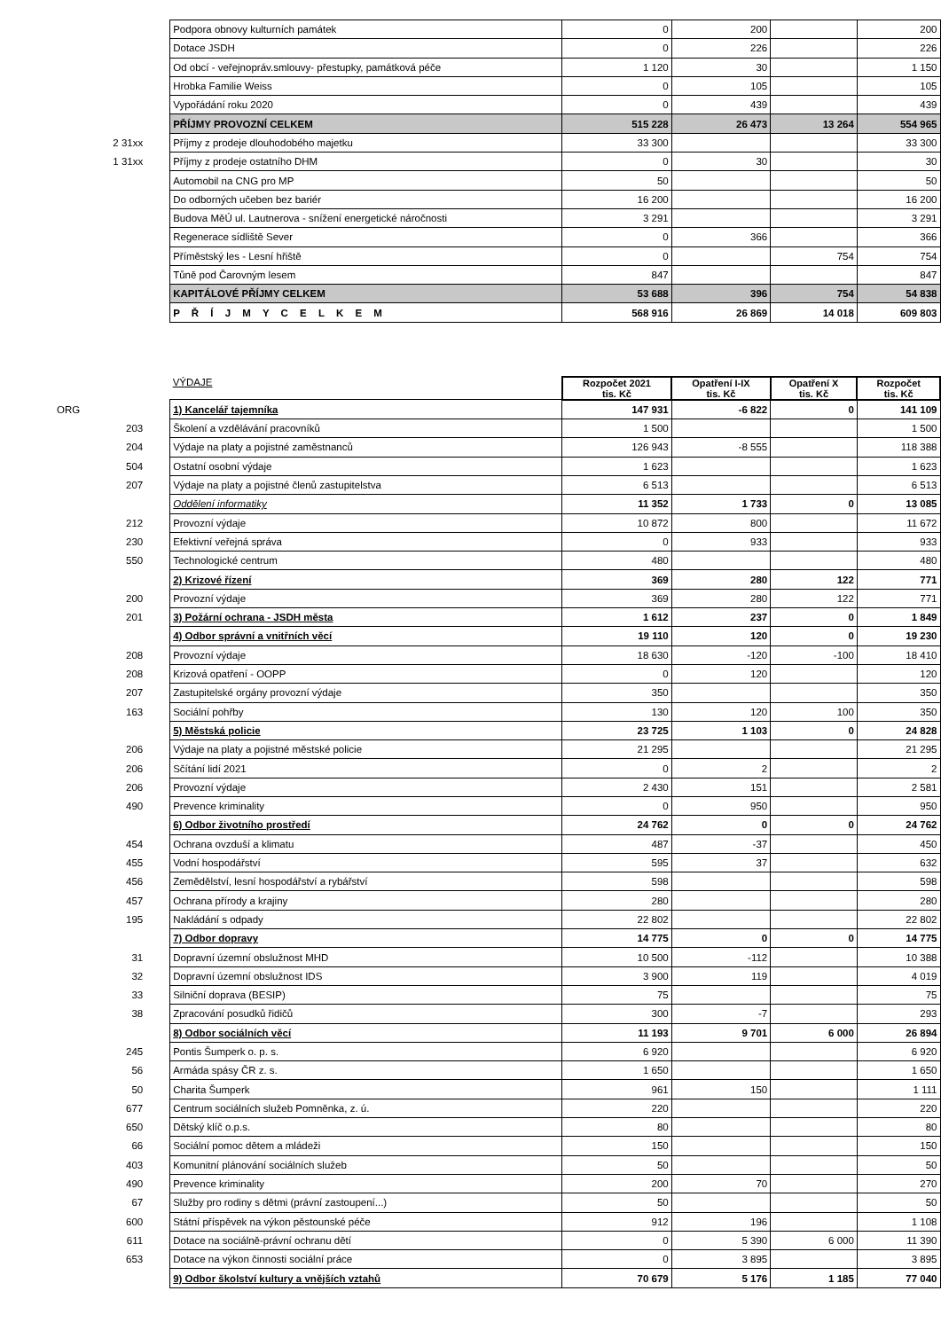| | Podpora obnovy kulturních památek | 0 | 200 | | 200 |
| | Dotace JSDH | 0 | 226 | | 226 |
| | Od obcí - veřejnopráv.smlouvy- přestupky, památková péče | 1 120 | 30 | | 1 150 |
| | Hrobka Familie Weiss | 0 | 105 | | 105 |
| | Vypořádání roku 2020 | 0 | 439 | | 439 |
| | PŘÍJMY PROVOZNÍ CELKEM | 515 228 | 26 473 | 13 264 | 554 965 |
| 2 31xx | Příjmy z prodeje dlouhodobého majetku | 33 300 | | | 33 300 |
| 1 31xx | Příjmy z prodeje ostatního DHM | 0 | 30 | | 30 |
| | Automobil na CNG pro MP | 50 | | | 50 |
| | Do odborných učeben bez bariér | 16 200 | | | 16 200 |
| | Budova MěÚ ul. Lautnerova - snížení energetické náročnosti | 3 291 | | | 3 291 |
| | Regenerace sídliště Sever | 0 | 366 | | 366 |
| | Příměstský les - Lesní hřiště | 0 | | 754 | 754 |
| | Tůně pod Čarovným lesem | 847 | | | 847 |
| | KAPITÁLOVÉ PŘÍJMY CELKEM | 53 688 | 396 | 754 | 54 838 |
| | P Ř Í J M Y C E L K E M | 568 916 | 26 869 | 14 018 | 609 803 |
| | VÝDAJE | Rozpočet 2021 tis. Kč | Opatření I-IX tis. Kč | Opatření X tis. Kč | Rozpočet tis. Kč |
| ORG | 1) Kancelář tajemníka | 147 931 | -6 822 | 0 | 141 109 |
| 203 | Školení a vzdělávání pracovníků | 1 500 | | | 1 500 |
| 204 | Výdaje na platy a pojistné zaměstnanců | 126 943 | -8 555 | | 118 388 |
| 504 | Ostatní osobní výdaje | 1 623 | | | 1 623 |
| 207 | Výdaje na platy a pojistné členů zastupitelstva | 6 513 | | | 6 513 |
| | Oddělení informatiky | 11 352 | 1 733 | 0 | 13 085 |
| 212 | Provozní výdaje | 10 872 | 800 | | 11 672 |
| 230 | Efektivní veřejná správa | 0 | 933 | | 933 |
| 550 | Technologické centrum | 480 | | | 480 |
| | 2) Krizové řízení | 369 | 280 | 122 | 771 |
| 200 | Provozní výdaje | 369 | 280 | 122 | 771 |
| 201 | 3) Požární ochrana - JSDH města | 1 612 | 237 | 0 | 1 849 |
| | 4) Odbor správní a vnitřních věcí | 19 110 | 120 | 0 | 19 230 |
| 208 | Provozní výdaje | 18 630 | -120 | -100 | 18 410 |
| 208 | Krizová opatření - OOPP | 0 | 120 | | 120 |
| 207 | Zastupitelské orgány provozní výdaje | 350 | | | 350 |
| 163 | Sociální pohřby | 130 | 120 | 100 | 350 |
| | 5) Městská policie | 23 725 | 1 103 | 0 | 24 828 |
| 206 | Výdaje na platy a pojistné městské policie | 21 295 | | | 21 295 |
| 206 | Sčítání lidí 2021 | 0 | 2 | | 2 |
| 206 | Provozní výdaje | 2 430 | 151 | | 2 581 |
| 490 | Prevence kriminality | 0 | 950 | | 950 |
| | 6) Odbor životního prostředí | 24 762 | 0 | 0 | 24 762 |
| 454 | Ochrana ovzduší a klimatu | 487 | -37 | | 450 |
| 455 | Vodní hospodářství | 595 | 37 | | 632 |
| 456 | Zemědělství, lesní hospodářství a rybářství | 598 | | | 598 |
| 457 | Ochrana přírody a krajiny | 280 | | | 280 |
| 195 | Nakládání s odpady | 22 802 | | | 22 802 |
| | 7) Odbor dopravy | 14 775 | 0 | 0 | 14 775 |
| 31 | Dopravní územní obslužnost MHD | 10 500 | -112 | | 10 388 |
| 32 | Dopravní územní obslužnost IDS | 3 900 | 119 | | 4 019 |
| 33 | Silniční doprava (BESIP) | 75 | | | 75 |
| 38 | Zpracování posudků řidičů | 300 | -7 | | 293 |
| | 8) Odbor sociálních věcí | 11 193 | 9 701 | 6 000 | 26 894 |
| 245 | Pontis Šumperk o. p. s. | 6 920 | | | 6 920 |
| 56 | Armáda spásy ČR z. s. | 1 650 | | | 1 650 |
| 50 | Charita Šumperk | 961 | 150 | | 1 111 |
| 677 | Centrum sociálních služeb Pomněnka, z. ú. | 220 | | | 220 |
| 650 | Dětský klíč o.p.s. | 80 | | | 80 |
| 66 | Sociální pomoc dětem a mládeži | 150 | | | 150 |
| 403 | Komunitní plánování sociálních služeb | 50 | | | 50 |
| 490 | Prevence kriminality | 200 | 70 | | 270 |
| 67 | Služby pro rodiny s dětmi (právní zastoupení...) | 50 | | | 50 |
| 600 | Státní příspěvek na výkon pěstounské péče | 912 | 196 | | 1 108 |
| 611 | Dotace na sociálně-právní ochranu dětí | 0 | 5 390 | 6 000 | 11 390 |
| 653 | Dotace na výkon činnosti sociální práce | 0 | 3 895 | | 3 895 |
| | 9) Odbor školství kultury a vnějších vztahů | 70 679 | 5 176 | 1 185 | 77 040 |